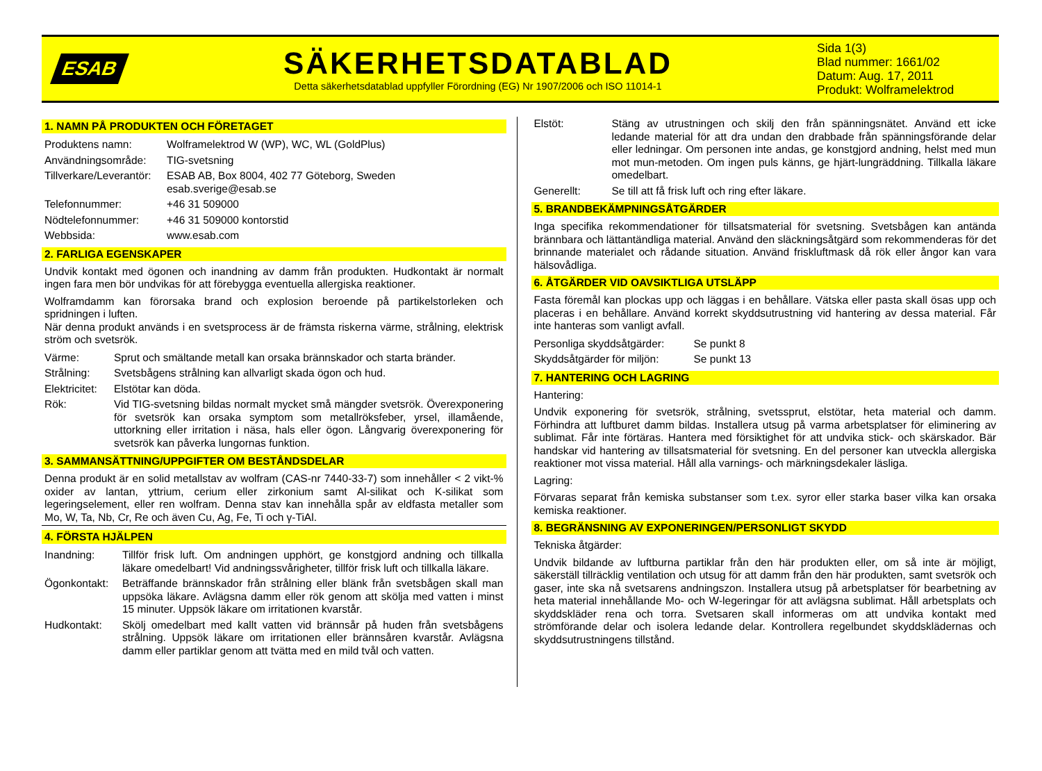ESAB
SÄKERHETSDATABLAD
Detta säkerhetsdatablad uppfyller Förordning (EG) Nr 1907/2006 och ISO 11014-1
Sida 1(3)
Blad nummer: 1661/02
Datum: Aug. 17, 2011
Produkt: Wolframelektrod
1. NAMN PÅ PRODUKTEN OCH FÖRETAGET
| Produktens namn: | Wolframelektrod W (WP), WC, WL (GoldPlus) |
| Användningsområde: | TIG-svetsning |
| Tillverkare/Leverantör: | ESAB AB, Box 8004, 402 77 Göteborg, Sweden esab.sverige@esab.se |
| Telefonnummer: | +46 31 509000 |
| Nödtelefonnummer: | +46 31 509000 kontorstid |
| Webbsida: | www.esab.com |
2. FARLIGA EGENSKAPER
Undvik kontakt med ögonen och inandning av damm från produkten. Hudkontakt är normalt ingen fara men bör undvikas för att förebygga eventuella allergiska reaktioner.
Wolframdamm kan förorsaka brand och explosion beroende på partikelstorleken och spridningen i luften.
När denna produkt används i en svetsprocess är de främsta riskerna värme, strålning, elektrisk ström och svetsrök.
| Värme: | Sprut och smältande metall kan orsaka brännskador och starta bränder. |
| Strålning: | Svetsbågens strålning kan allvarligt skada ögon och hud. |
| Elektricitet: | Elstötar kan döda. |
| Rök: | Vid TIG-svetsning bildas normalt mycket små mängder svetsrök. Överexponering för svetsrök kan orsaka symptom som metallröksfeber, yrsel, illamående, uttorkning eller irritation i näsa, hals eller ögon. Långvarig överexponering för svetsrök kan påverka lungornas funktion. |
3. SAMMANSÄTTNING/UPPGIFTER OM BESTÅNDSDELAR
Denna produkt är en solid metallstav av wolfram (CAS-nr 7440-33-7) som innehåller < 2 vikt-% oxider av lantan, yttrium, cerium eller zirkonium samt Al-silikat och K-silikat som legeringselement, eller ren wolfram. Denna stav kan innehålla spår av eldfasta metaller som Mo, W, Ta, Nb, Cr, Re och även Cu, Ag, Fe, Ti och γ-TiAl.
4. FÖRSTA HJÄLPEN
| Inandning: | Tillför frisk luft. Om andningen upphört, ge konstgjord andning och tillkalla läkare omedelbart! Vid andningssvårigheter, tillför frisk luft och tillkalla läkare. |
| Ögonkontakt: | Beträffande brännskador från strålning eller blänk från svetsbågen skall man uppsöka läkare. Avlägsna damm eller rök genom att skölja med vatten i minst 15 minuter. Uppsök läkare om irritationen kvarstår. |
| Hudkontakt: | Skölj omedelbart med kallt vatten vid brännsår på huden från svetsbågens strålning. Uppsök läkare om irritationen eller brännsåren kvarstår. Avlägsna damm eller partiklar genom att tvätta med en mild tvål och vatten. |
| Elstöt: | Stäng av utrustningen och skilj den från spänningsnätet. Använd ett icke ledande material för att dra undan den drabbade från spänningsförande delar eller ledningar. Om personen inte andas, ge konstgjord andning, helst med mun mot mun-metoden. Om ingen puls känns, ge hjärt-lungräddning. Tillkalla läkare omedelbart. |
| Generellt: | Se till att få frisk luft och ring efter läkare. |
5. BRANDBEKÄMPNINGSÅTGÄRDER
Inga specifika rekommendationer för tillsatsmaterial för svetsning. Svetsbågen kan antända brännbara och lättantändliga material. Använd den släckningsåtgärd som rekommenderas för det brinnande materialet och rådande situation. Använd friskluftmask då rök eller ångor kan vara hälsovådliga.
6. ÅTGÄRDER VID OAVSIKTLIGA UTSLÄPP
Fasta föremål kan plockas upp och läggas i en behållare. Vätska eller pasta skall ösas upp och placeras i en behållare. Använd korrekt skyddsutrustning vid hantering av dessa material. Får inte hanteras som vanligt avfall.
| Personliga skyddsåtgärder: | Se punkt 8 |
| Skyddsåtgärder för miljön: | Se punkt 13 |
7. HANTERING OCH LAGRING
Hantering:
Undvik exponering för svetsrök, strålning, svetssprut, elstötar, heta material och damm. Förhindra att luftburet damm bildas. Installera utsug på varma arbetsplatser för eliminering av sublimat. Får inte förtäras. Hantera med försiktighet för att undvika stick- och skärskador. Bär handskar vid hantering av tillsatsmaterial för svetsning. En del personer kan utveckla allergiska reaktioner mot vissa material. Håll alla varnings- och märkningsdekaler läsliga.
Lagring:
Förvaras separat från kemiska substanser som t.ex. syror eller starka baser vilka kan orsaka kemiska reaktioner.
8. BEGRÄNSNING AV EXPONERINGEN/PERSONLIGT SKYDD
Tekniska åtgärder:
Undvik bildande av luftburna partiklar från den här produkten eller, om så inte är möjligt, säkerställ tillräcklig ventilation och utsug för att damm från den här produkten, samt svetsrök och gaser, inte ska nå svetsarens andningszon. Installera utsug på arbetsplatser för bearbetning av heta material innehållande Mo- och W-legeringar för att avlägsna sublimat. Håll arbetsplats och skyddskläder rena och torra. Svetsaren skall informeras om att undvika kontakt med strömförande delar och isolera ledande delar. Kontrollera regelbundet skyddsklädernas och skyddsutrustningens tillstånd.